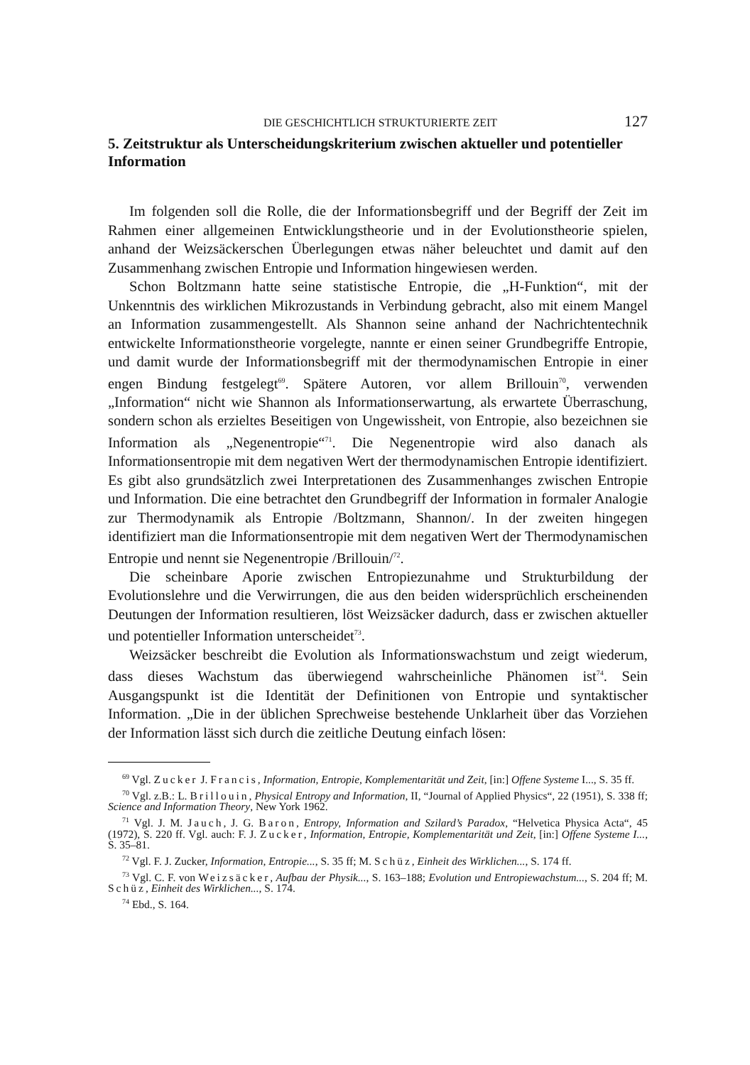DIE GESCHICHTLICH STRUKTURIERTE ZEIT 127
5. Zeitstruktur als Unterscheidungskriterium zwischen aktueller und potentieller Information
Im folgenden soll die Rolle, die der Informationsbegriff und der Begriff der Zeit im Rahmen einer allgemeinen Entwicklungstheorie und in der Evolutionstheorie spielen, anhand der Weizsäckerschen Überlegungen etwas näher beleuchtet und damit auf den Zusammenhang zwischen Entropie und Information hingewiesen werden.
Schon Boltzmann hatte seine statistische Entropie, die „H-Funktion“, mit der Unkenntnis des wirklichen Mikrozustands in Verbindung gebracht, also mit einem Mangel an Information zusammengestellt. Als Shannon seine anhand der Nachrichtentechnik entwickelte Informationstheorie vorgelegte, nannte er einen seiner Grundbegriffe Entropie, und damit wurde der Informationsbegriff mit der thermodynamischen Entropie in einer engen Bindung festgelegt<sup>69</sup>. Spätere Autoren, vor allem Brillouin<sup>70</sup>, verwenden „Information“ nicht wie Shannon als Informationserwartung, als erwartete Überraschung, sondern schon als erzieltes Beseitigen von Ungewissheit, von Entropie, also bezeichnen sie Information als „Negenentropie“<sup>71</sup>. Die Negenentropie wird also danach als Informationsentropie mit dem negativen Wert der thermodynamischen Entropie identifiziert. Es gibt also grundsätzlich zwei Interpretationen des Zusammenhanges zwischen Entropie und Information. Die eine betrachtet den Grundbegriff der Information in formaler Analogie zur Thermodynamik als Entropie /Boltzmann, Shannon/. In der zweiten hingegen identifiziert man die Informationsentropie mit dem negativen Wert der Thermodynamischen Entropie und nennt sie Negenentropie /Brillouin/<sup>72</sup>.
Die scheinbare Aporie zwischen Entropiezunahme und Strukturbildung der Evolutionslehre und die Verwirrungen, die aus den beiden widersprüchlich erscheinenden Deutungen der Information resultieren, löst Weizsäcker dadurch, dass er zwischen aktueller und potentieller Information unterscheidet<sup>73</sup>.
Weizsäcker beschreibt die Evolution als Informationswachstum und zeigt wiederum, dass dieses Wachstum das überwiegend wahrscheinliche Phänomen ist<sup>74</sup>. Sein Ausgangspunkt ist die Identität der Definitionen von Entropie und syntaktischer Information. „Die in der üblichen Sprechweise bestehende Unklarheit über das Vorziehen der Information lässt sich durch die zeitliche Deutung einfach lösen:
<sup>69</sup> Vgl. Zucker J. Francis, Information, Entropie, Komplementarität und Zeit, [in:] Offene Systeme I..., S. 35 ff.
<sup>70</sup> Vgl. z.B.: L. Brillouin, Physical Entropy and Information, II, “Journal of Applied Physics“, 22 (1951), S. 338 ff; Science and Information Theory, New York 1962.
<sup>71</sup> Vgl. J. M. Jauch, J. G. Baron, Entropy, Information and Szilard’s Paradox, “Helvetica Physica Acta“, 45 (1972), S. 220 ff. Vgl. auch: F. J. Zucker, Information, Entropie, Komplementarität und Zeit, [in:] Offene Systeme I..., S. 35–81.
<sup>72</sup> Vgl. F. J. Zucker, Information, Entropie..., S. 35 ff; M. Schüz, Einheit des Wirklichen..., S. 174 ff.
<sup>73</sup> Vgl. C. F. von Weizsäcker, Aufbau der Physik..., S. 163–188; Evolution und Entropiewachstum..., S. 204 ff; M. Schüz, Einheit des Wirklichen..., S. 174.
<sup>74</sup> Ebd., S. 164.